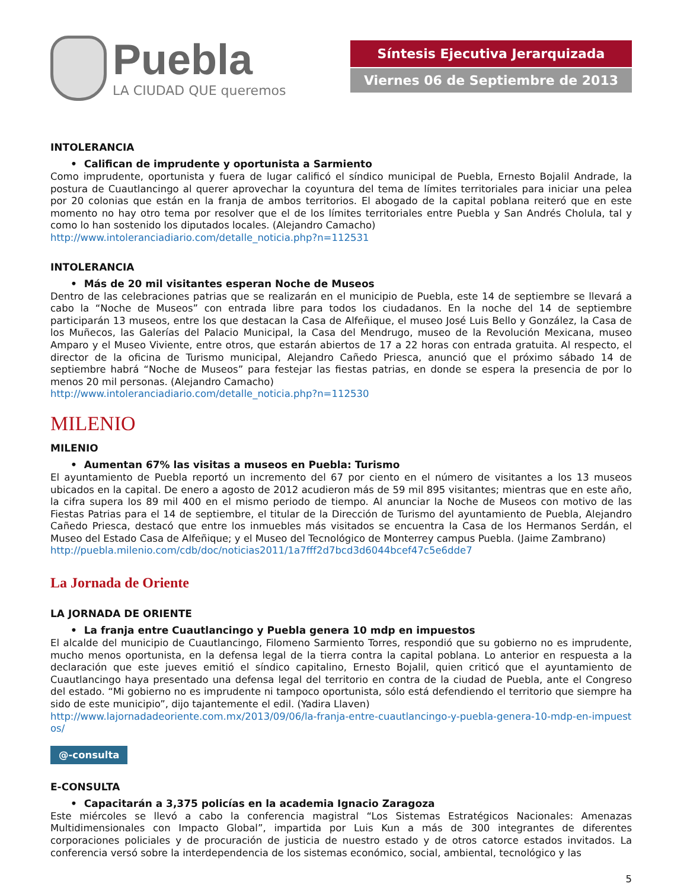Puebla
LA CIUDAD QUE queremos
Síntesis Ejecutiva Jerarquizada
Viernes 06 de Septiembre de 2013
INTOLERANCIA
• Califican de imprudente y oportunista a Sarmiento
Como imprudente, oportunista y fuera de lugar calificó el síndico municipal de Puebla, Ernesto Bojalil Andrade, la postura de Cuautlancingo al querer aprovechar la coyuntura del tema de límites territoriales para iniciar una pelea por 20 colonias que están en la franja de ambos territorios. El abogado de la capital poblana reiteró que en este momento no hay otro tema por resolver que el de los límites territoriales entre Puebla y San Andrés Cholula, tal y como lo han sostenido los diputados locales. (Alejandro Camacho)
http://www.intoleranciadiario.com/detalle_noticia.php?n=112531
INTOLERANCIA
• Más de 20 mil visitantes esperan Noche de Museos
Dentro de las celebraciones patrias que se realizarán en el municipio de Puebla, este 14 de septiembre se llevará a cabo la “Noche de Museos” con entrada libre para todos los ciudadanos. En la noche del 14 de septiembre participarán 13 museos, entre los que destacan la Casa de Alfeñique, el museo José Luis Bello y González, la Casa de los Muñecos, las Galerías del Palacio Municipal, la Casa del Mendrugo, museo de la Revolución Mexicana, museo Amparo y el Museo Viviente, entre otros, que estarán abiertos de 17 a 22 horas con entrada gratuita. Al respecto, el director de la oficina de Turismo municipal, Alejandro Cañedo Priesca, anunció que el próximo sábado 14 de septiembre habrá “Noche de Museos” para festejar las fiestas patrias, en donde se espera la presencia de por lo menos 20 mil personas. (Alejandro Camacho)
http://www.intoleranciadiario.com/detalle_noticia.php?n=112530
MILENIO
MILENIO
• Aumentan 67% las visitas a museos en Puebla: Turismo
El ayuntamiento de Puebla reportó un incremento del 67 por ciento en el número de visitantes a los 13 museos ubicados en la capital. De enero a agosto de 2012 acudieron más de 59 mil 895 visitantes; mientras que en este año, la cifra supera los 89 mil 400 en el mismo periodo de tiempo. Al anunciar la Noche de Museos con motivo de las Fiestas Patrias para el 14 de septiembre, el titular de la Dirección de Turismo del ayuntamiento de Puebla, Alejandro Cañedo Priesca, destacó que entre los inmuebles más visitados se encuentra la Casa de los Hermanos Serdán, el Museo del Estado Casa de Alfeñique; y el Museo del Tecnológico de Monterrey campus Puebla. (Jaime Zambrano)
http://puebla.milenio.com/cdb/doc/noticias2011/1a7fff2d7bcd3d6044bcef47c5e6dde7
La Jornada de Oriente
LA JORNADA DE ORIENTE
• La franja entre Cuautlancingo y Puebla genera 10 mdp en impuestos
El alcalde del municipio de Cuautlancingo, Filomeno Sarmiento Torres, respondió que su gobierno no es imprudente, mucho menos oportunista, en la defensa legal de la tierra contra la capital poblana. Lo anterior en respuesta a la declaración que este jueves emitió el síndico capitalino, Ernesto Bojalil, quien criticó que el ayuntamiento de Cuautlancingo haya presentado una defensa legal del territorio en contra de la ciudad de Puebla, ante el Congreso del estado. “Mi gobierno no es imprudente ni tampoco oportunista, sólo está defendiendo el territorio que siempre ha sido de este municipio”, dijo tajantemente el edil. (Yadira Llaven)
http://www.lajornadadeoriente.com.mx/2013/09/06/la-franja-entre-cuautlancingo-y-puebla-genera-10-mdp-en-impuestos/
@-consulta
E-CONSULTA
• Capacitarán a 3,375 policías en la academia Ignacio Zaragoza
Este miércoles se llevó a cabo la conferencia magistral “Los Sistemas Estratégicos Nacionales: Amenazas Multidimensionales con Impacto Global”, impartida por Luis Kun a más de 300 integrantes de diferentes corporaciones policiales y de procuración de justicia de nuestro estado y de otros catorce estados invitados. La conferencia versó sobre la interdependencia de los sistemas económico, social, ambiental, tecnológico y las
5